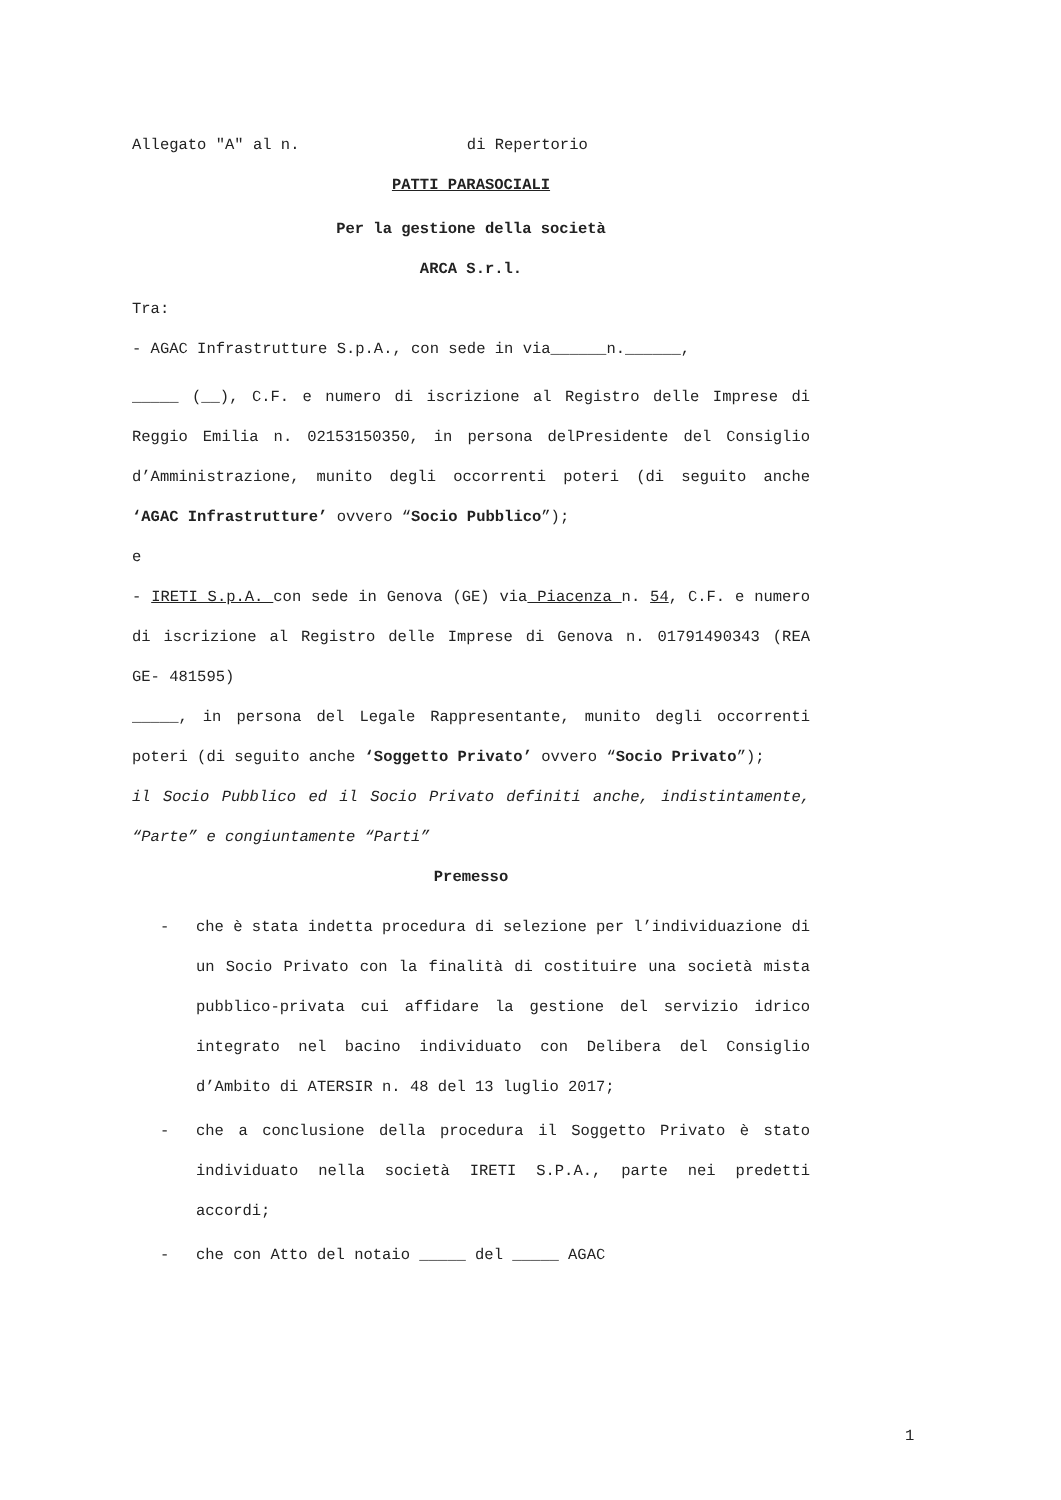Allegato "A" al n. di Repertorio
PATTI PARASOCIALI
Per la gestione della società
ARCA S.r.l.
Tra:
- AGAC Infrastrutture S.p.A., con sede in via______n.______,
_____ (__), C.F. e numero di iscrizione al Registro delle Imprese di Reggio Emilia n. 02153150350, in persona delPresidente del Consiglio d’Amministrazione, munito degli occorrenti poteri (di seguito anche ‘AGAC Infrastrutture’ ovvero “Socio Pubblico”);
e
- IRETI S.p.A. con sede in Genova (GE) via Piacenza n. 54, C.F. e numero di iscrizione al Registro delle Imprese di Genova n. 01791490343 (REA GE- 481595)
_____, in persona del Legale Rappresentante, munito degli occorrenti poteri (di seguito anche ‘Soggetto Privato’ ovvero “Socio Privato”);
il Socio Pubblico ed il Socio Privato definiti anche, indistintamente, “Parte” e congiuntamente “Parti”
Premesso
- che è stata indetta procedura di selezione per l’individuazione di un Socio Privato con la finalità di costituire una società mista pubblico-privata cui affidare la gestione del servizio idrico integrato nel bacino individuato con Delibera del Consiglio d’Ambito di ATERSIR n. 48 del 13 luglio 2017;
- che a conclusione della procedura il Soggetto Privato è stato individuato nella società IRETI S.P.A., parte nei predetti accordi;
- che con Atto del notaio _____ del _____ AGAC
1